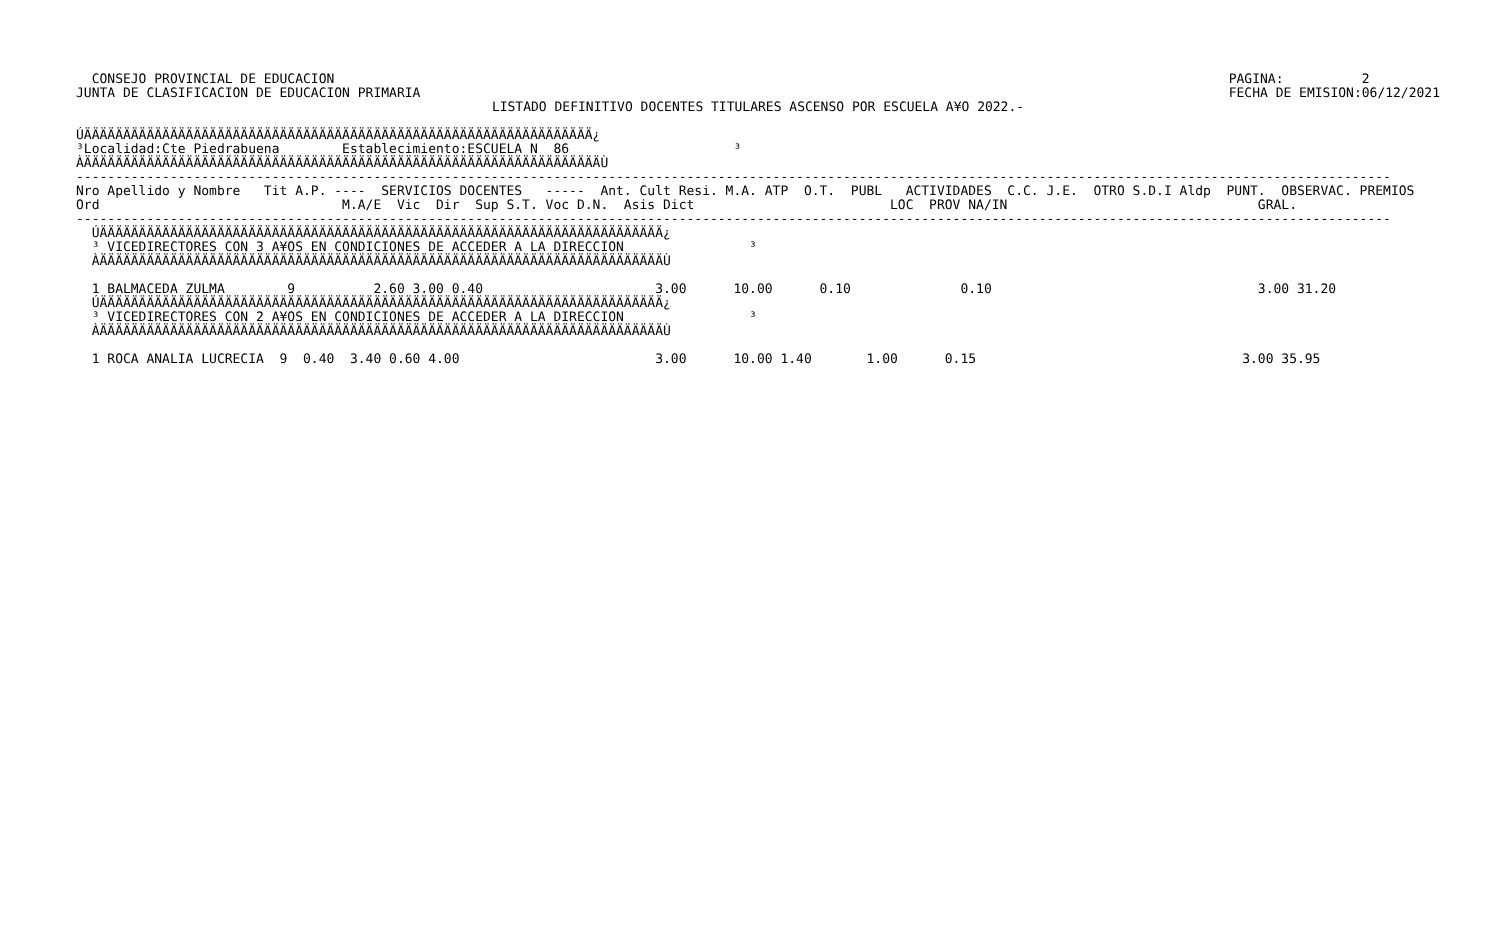CONSEJO PROVINCIAL DE EDUCACION
JUNTA DE CLASIFICACION DE EDUCACION PRIMARIA
PAGINA:          2
FECHA DE EMISION:06/12/2021
LISTADO DEFINITIVO DOCENTES TITULARES ASCENSO POR ESCUELA A¥O 2022.-
ÚÄÄÄÄÄÄÄÄÄÄÄÄÄÄÄÄÄÄÄÄÄÄÄÄÄÄÄÄÄÄÄÄÄÄÄÄÄÄÄÄÄÄÄÄÄÄÄÄÄÄÄÄÄÄÄÄÄÄÄÄÄÄÄÄÄ¿
³Localidad:Cte Piedrabuena        Establecimiento:ESCUELA N  86                     ³
ÀÄÄÄÄÄÄÄÄÄÄÄÄÄÄÄÄÄÄÄÄÄÄÄÄÄÄÄÄÄÄÄÄÄÄÄÄÄÄÄÄÄÄÄÄÄÄÄÄÄÄÄÄÄÄÄÄÄÄÄÄÄÄÄÄÄÄÙ
------------------------------------------------------------------------------------------------------------------------------------------------------------------------
Nro Apellido y Nombre   Tit A.P. ----  SERVICIOS DOCENTES   -----  Ant. Cult Resi. M.A. ATP  O.T.  PUBL   ACTIVIDADES  C.C. J.E.  OTRO S.D.I Aldp  PUNT.  OBSERVAC. PREMIOS
Ord                               M.A/E  Vic  Dir  Sup S.T. Voc D.N.  Asis Dict                         LOC  PROV NA/IN                                GRAL.
------------------------------------------------------------------------------------------------------------------------------------------------------------------------
  ÚÄÄÄÄÄÄÄÄÄÄÄÄÄÄÄÄÄÄÄÄÄÄÄÄÄÄÄÄÄÄÄÄÄÄÄÄÄÄÄÄÄÄÄÄÄÄÄÄÄÄÄÄÄÄÄÄÄÄÄÄÄÄÄÄÄÄÄÄÄÄÄÄ¿
  ³ VICEDIRECTORES CON 3 A¥OS EN CONDICIONES DE ACCEDER A LA DIRECCION                ³
  ÀÄÄÄÄÄÄÄÄÄÄÄÄÄÄÄÄÄÄÄÄÄÄÄÄÄÄÄÄÄÄÄÄÄÄÄÄÄÄÄÄÄÄÄÄÄÄÄÄÄÄÄÄÄÄÄÄÄÄÄÄÄÄÄÄÄÄÄÄÄÄÄÄÙ

  1 BALMACEDA ZULMA        9          2.60 3.00 0.40                      3.00      10.00      0.10              0.10                                  3.00 31.20
  ÚÄÄÄÄÄÄÄÄÄÄÄÄÄÄÄÄÄÄÄÄÄÄÄÄÄÄÄÄÄÄÄÄÄÄÄÄÄÄÄÄÄÄÄÄÄÄÄÄÄÄÄÄÄÄÄÄÄÄÄÄÄÄÄÄÄÄÄÄÄÄÄÄ¿
  ³ VICEDIRECTORES CON 2 A¥OS EN CONDICIONES DE ACCEDER A LA DIRECCION                ³
  ÀÄÄÄÄÄÄÄÄÄÄÄÄÄÄÄÄÄÄÄÄÄÄÄÄÄÄÄÄÄÄÄÄÄÄÄÄÄÄÄÄÄÄÄÄÄÄÄÄÄÄÄÄÄÄÄÄÄÄÄÄÄÄÄÄÄÄÄÄÄÄÄÄÙ

  1 ROCA ANALIA LUCRECIA  9  0.40  3.40 0.60 4.00                         3.00      10.00 1.40       1.00      0.15                                  3.00 35.95